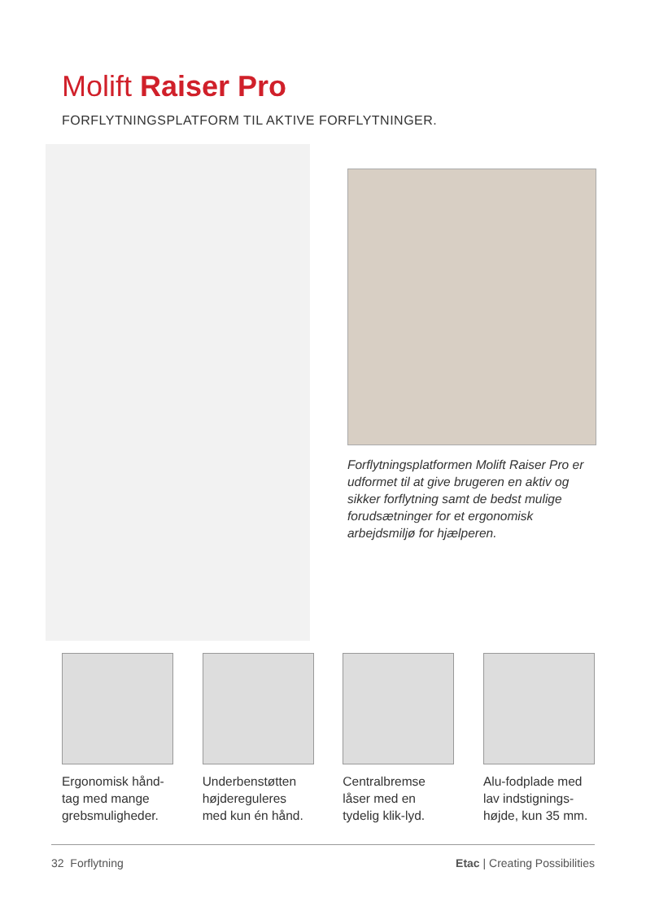Molift Raiser Pro
FORFLYTNINGSPLATFORM TIL AKTIVE FORFLYTNINGER.
Forflytningsplatformen Molift Raiser Pro er udformet til at give brugeren en aktiv og sikker forflytning samt de bedst mulige forudsætninger for et ergonomisk arbejdsmiljø for hjælperen.
Ergonomisk hånd-tag med mange grebsmuligheder.
Underbenstøtten højdereguleres med kun én hånd.
Centralbremse låser med en tydelig klik-lyd.
Alu-fodplade med lav indstignings-højde, kun 35 mm.
32 Forflytning Etac | Creating Possibilities